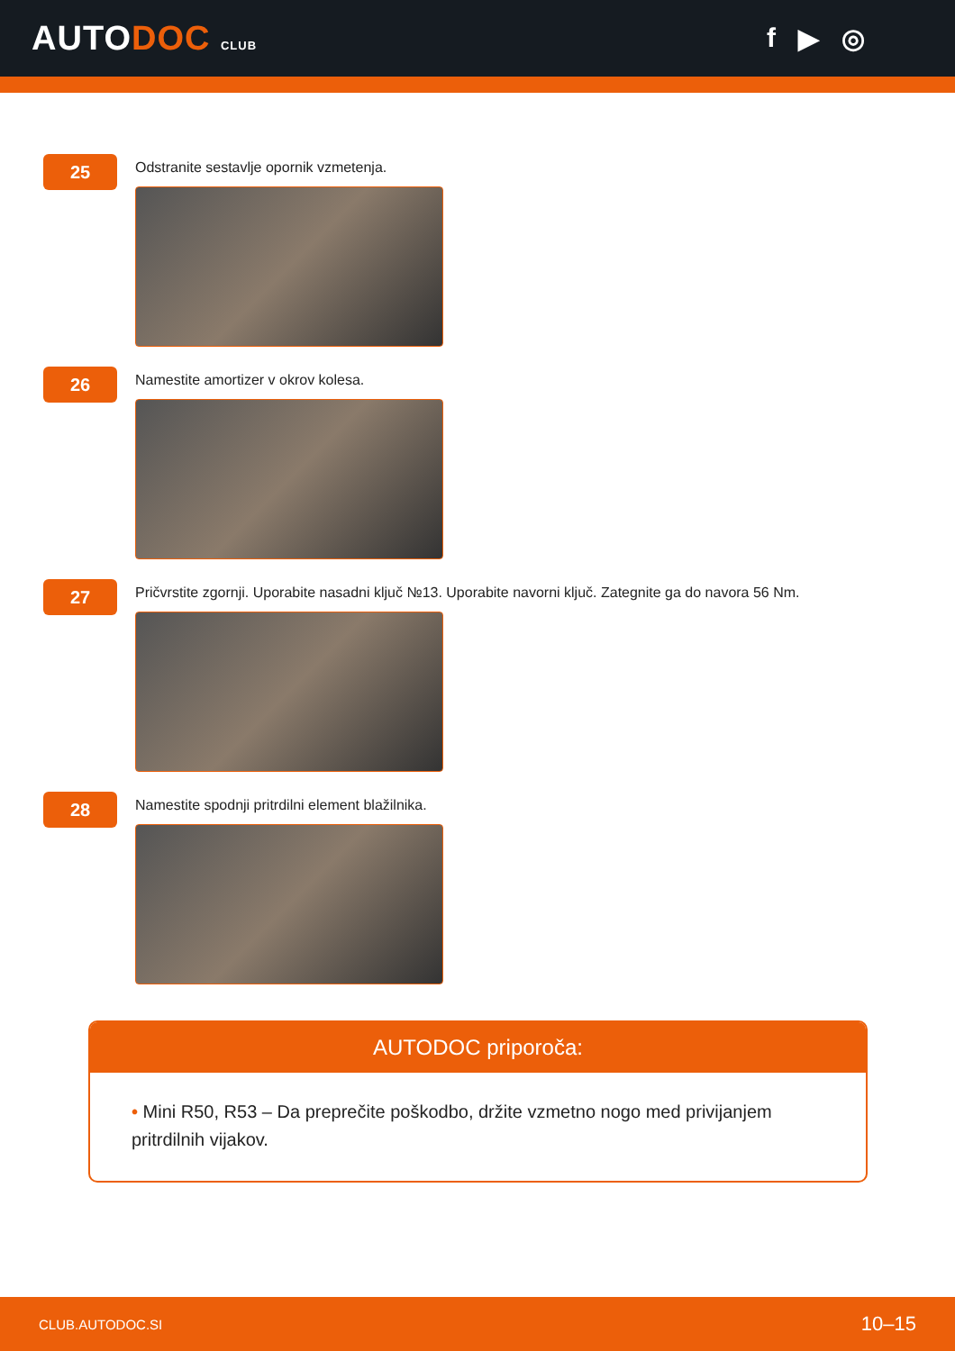AUTODOC CLUB
f ▶ ◎
25
Odstranite sestavlje opornik vzmetenja.
26
Namestite amortizer v okrov kolesa.
27
Pričvrstite zgornji. Uporabite nasadni ključ №13. Uporabite navorni ključ. Zategnite ga do navora 56 Nm.
28
Namestite spodnji pritrdilni element blažilnika.
AUTODOC priporoča:
• Mini R50, R53 – Da preprečite poškodbo, držite vzmetno nogo med privijanjem pritrdilnih vijakov.
CLUB.AUTODOC.SI 10–15